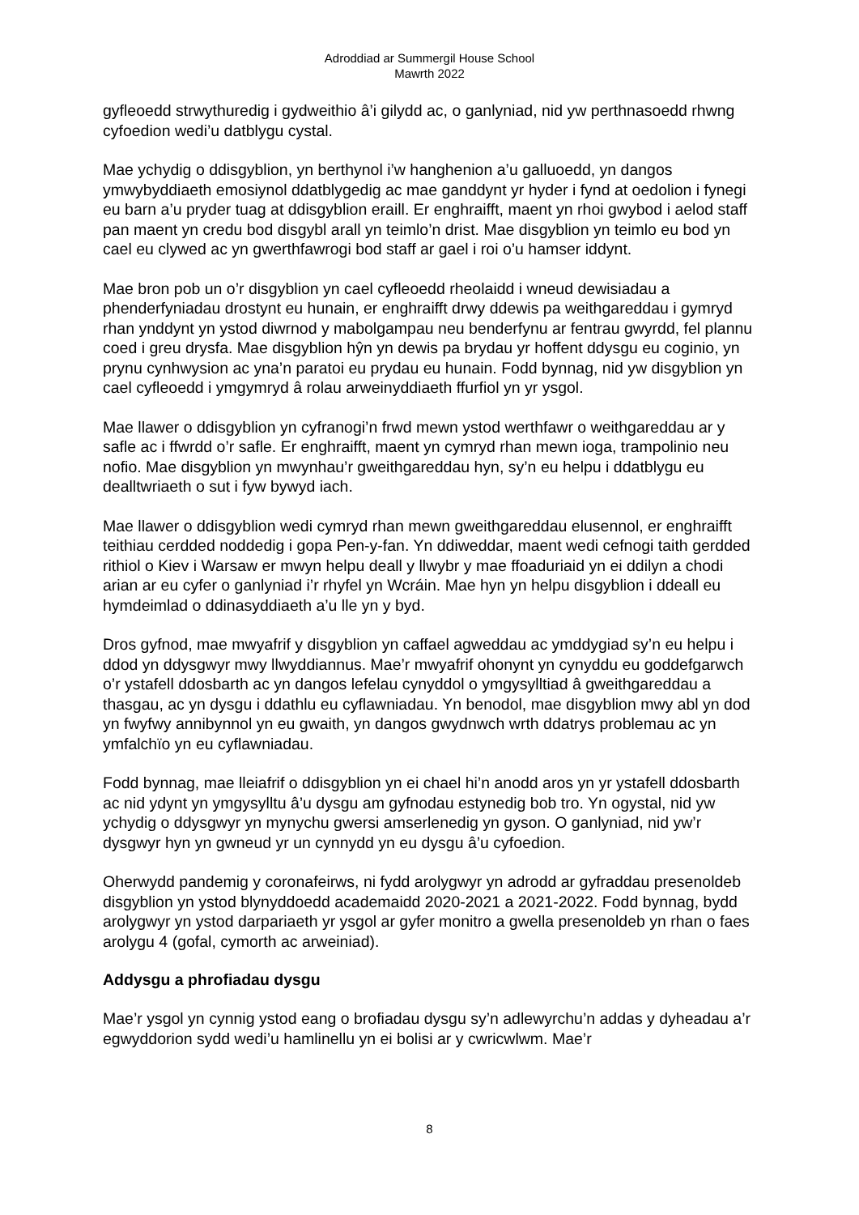Adroddiad ar Summergil House School
Mawrth 2022
gyfleoedd strwythuredig i gydweithio â’i gilydd ac, o ganlyniad, nid yw perthnasoedd rhwng cyfoedion wedi’u datblygu cystal.
Mae ychydig o ddisgyblion, yn berthynol i’w hanghenion a’u galluoedd, yn dangos ymwybyddiaeth emosiynol ddatblygedig ac mae ganddynt yr hyder i fynd at oedolion i fynegi eu barn a’u pryder tuag at ddisgyblion eraill. Er enghraifft, maent yn rhoi gwybod i aelod staff pan maent yn credu bod disgybl arall yn teimlo’n drist. Mae disgyblion yn teimlo eu bod yn cael eu clywed ac yn gwerthfawrogi bod staff ar gael i roi o’u hamser iddynt.
Mae bron pob un o’r disgyblion yn cael cyfleoedd rheolaidd i wneud dewisiadau a phenderfyniadau drostynt eu hunain, er enghraifft drwy ddewis pa weithgareddau i gymryd rhan ynddynt yn ystod diwrnod y mabolgampau neu benderfynu ar fentrau gwyrdd, fel plannu coed i greu drysfa. Mae disgyblion hŷn yn dewis pa brydau yr hoffent ddysgu eu coginio, yn prynu cynhwysion ac yna’n paratoi eu prydau eu hunain. Fodd bynnag, nid yw disgyblion yn cael cyfleoedd i ymgymryd â rolau arweinyddiaeth ffurfiol yn yr ysgol.
Mae llawer o ddisgyblion yn cyfranogi’n frwd mewn ystod werthfawr o weithgareddau ar y safle ac i ffwrdd o’r safle. Er enghraifft, maent yn cymryd rhan mewn ioga, trampolinio neu nofio. Mae disgyblion yn mwynhau’r gweithgareddau hyn, sy’n eu helpu i ddatblygu eu dealltwriaeth o sut i fyw bywyd iach.
Mae llawer o ddisgyblion wedi cymryd rhan mewn gweithgareddau elusennol, er enghraifft teithiau cerdded noddedig i gopa Pen-y-fan. Yn ddiweddar, maent wedi cefnogi taith gerdded rithiol o Kiev i Warsaw er mwyn helpu deall y llwybr y mae ffoaduriaid yn ei ddilyn a chodi arian ar eu cyfer o ganlyniad i’r rhyfel yn Wcráin. Mae hyn yn helpu disgyblion i ddeall eu hymdeimlad o ddinasyddiaeth a’u lle yn y byd.
Dros gyfnod, mae mwyafrif y disgyblion yn caffael agweddau ac ymddygiad sy’n eu helpu i ddod yn ddysgwyr mwy llwyddiannus. Mae’r mwyafrif ohonynt yn cynyddu eu goddefgarwch o’r ystafell ddosbarth ac yn dangos lefelau cynyddol o ymgysylltiad â gweithgareddau a thasgau, ac yn dysgu i ddathlu eu cyflawniadau. Yn benodol, mae disgyblion mwy abl yn dod yn fwyfwy annibynnol yn eu gwaith, yn dangos gwydnwch wrth ddatrys problemau ac yn ymfalchïo yn eu cyflawniadau.
Fodd bynnag, mae lleiafrif o ddisgyblion yn ei chael hi’n anodd aros yn yr ystafell ddosbarth ac nid ydynt yn ymgysylltu â’u dysgu am gyfnodau estynedig bob tro. Yn ogystal, nid yw ychydig o ddysgwyr yn mynychu gwersi amserlenedig yn gyson. O ganlyniad, nid yw’r dysgwyr hyn yn gwneud yr un cynnydd yn eu dysgu â’u cyfoedion.
Oherwydd pandemig y coronafeirws, ni fydd arolygwyr yn adrodd ar gyfraddau presenoldeb disgyblion yn ystod blynyddoedd academaidd 2020-2021 a 2021-2022. Fodd bynnag, bydd arolygwyr yn ystod darpariaeth yr ysgol ar gyfer monitro a gwella presenoldeb yn rhan o faes arolygu 4 (gofal, cymorth ac arweiniad).
Addysgu a phrofiadau dysgu
Mae’r ysgol yn cynnig ystod eang o brofiadau dysgu sy’n adlewyrchu’n addas y dyheadau a’r egwyddorion sydd wedi’u hamlinellu yn ei bolisi ar y cwricwlwm. Mae’r
8